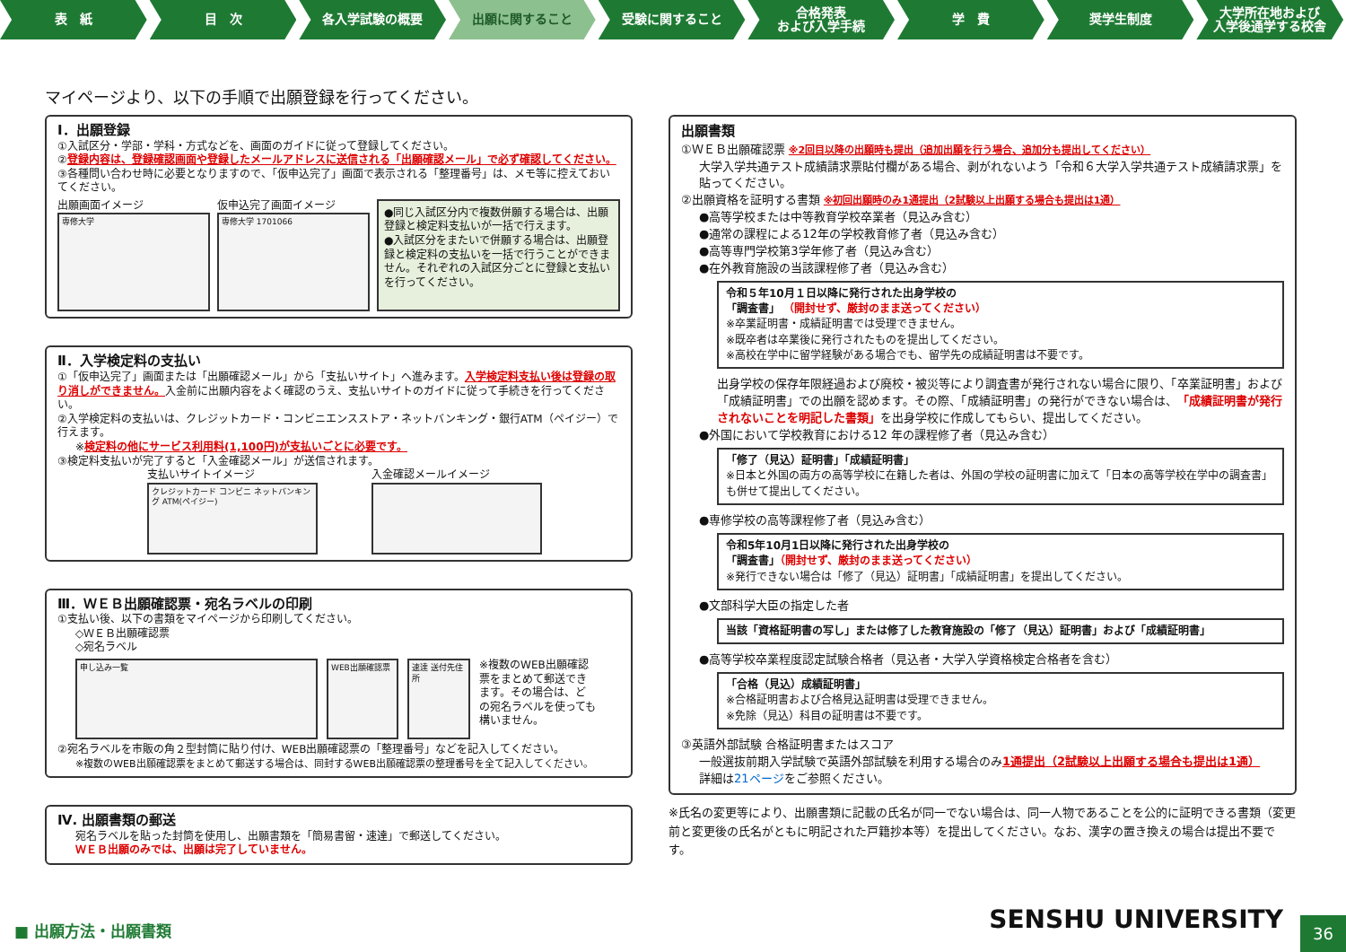表　紙 目　次 各入学試験の概要 出願に関すること 受験に関すること 合格発表
および入学手続
学　費 奨学生制度 大学所在地および
入学後通学する校舎
マイページより、以下の手順で出願登録を行ってください。
Ⅰ．出願登録
①入試区分・学部・学科・方式などを、画面のガイドに従って登録してください。
②登録内容は、登録確認画面や登録したメールアドレスに送信される「出願確認メール」で必ず確認してください。
③各種問い合わせ時に必要となりますので、「仮申込完了」画面で表示される「整理番号」は、メモ等に控えておいてください。
出願画面イメージ
専修大学
仮申込完了画面イメージ
専修大学 1701066
●同じ入試区分内で複数併願する場合は、出願登録と検定料支払いが一括で行えます。
●入試区分をまたいで併願する場合は、出願登録と検定料の支払いを一括で行うことができません。それぞれの入試区分ごとに登録と支払いを行ってください。
Ⅱ．入学検定料の支払い
①「仮申込完了」画面または「出願確認メール」から「支払いサイト」へ進みます。入学検定料支払い後は登録の取り消しができません。入金前に出願内容をよく確認のうえ、支払いサイトのガイドに従って手続きを行ってください。
②入学検定料の支払いは、クレジットカード・コンビニエンスストア・ネットバンキング・銀行ATM（ペイジー）で行えます。
※検定料の他にサービス利用料(1,100円)が支払いごとに必要です。
③検定料支払いが完了すると「入金確認メール」が送信されます。
支払いサイトイメージ
クレジットカード コンビニ ネットバンキング ATM(ペイジー)
入金確認メールイメージ
Ⅲ．ＷＥＢ出願確認票・宛名ラベルの印刷
①支払い後、以下の書類をマイページから印刷してください。
◇ＷＥＢ出願確認票
◇宛名ラベル
申し込み一覧 WEB出願確認票 速達 送付先住所
※複数のWEB出願確認票をまとめて郵送できます。その場合は、どの宛名ラベルを使っても構いません。
②宛名ラベルを市販の角２型封筒に貼り付け、WEB出願確認票の「整理番号」などを記入してください。
※複数のWEB出願確認票をまとめて郵送する場合は、同封するWEB出願確認票の整理番号を全て記入してください。
Ⅳ. 出願書類の郵送
宛名ラベルを貼った封筒を使用し、出願書類を「簡易書留・速達」で郵送してください。
ＷＥＢ出願のみでは、出願は完了していません。
出願書類
①ＷＥＢ出願確認票 ※2回目以降の出願時も提出（追加出願を行う場合、追加分も提出してください）
大学入学共通テスト成績請求票貼付欄がある場合、剥がれないよう「令和６大学入学共通テスト成績請求票」を貼ってください。
②出願資格を証明する書類 ※初回出願時のみ1通提出（2試験以上出願する場合も提出は1通）
●高等学校または中等教育学校卒業者（見込み含む）
●通常の課程による12年の学校教育修了者（見込み含む）
●高等専門学校第3学年修了者（見込み含む）
●在外教育施設の当該課程修了者（見込み含む）
令和５年10月１日以降に発行された出身学校の
「調査書」 （開封せず、厳封のまま送ってください）
※卒業証明書・成績証明書では受理できません。
※既卒者は卒業後に発行されたものを提出してください。
※高校在学中に留学経験がある場合でも、留学先の成績証明書は不要です。
出身学校の保存年限経過および廃校・被災等により調査書が発行されない場合に限り、「卒業証明書」および「成績証明書」での出願を認めます。その際、「成績証明書」の発行ができない場合は、「成績証明書が発行されないことを明記した書類」を出身学校に作成してもらい、提出してください。
●外国において学校教育における12 年の課程修了者（見込み含む）
「修了（見込）証明書」「成績証明書」
※日本と外国の両方の高等学校に在籍した者は、外国の学校の証明書に加えて「日本の高等学校在学中の調査書」も併せて提出してください。
●専修学校の高等課程修了者（見込み含む）
令和5年10月1日以降に発行された出身学校の
「調査書」（開封せず、厳封のまま送ってください）
※発行できない場合は「修了（見込）証明書」「成績証明書」を提出してください。
●文部科学大臣の指定した者
当該「資格証明書の写し」または修了した教育施設の「修了（見込）証明書」および「成績証明書」
●高等学校卒業程度認定試験合格者（見込者・大学入学資格検定合格者を含む）
「合格（見込）成績証明書」
※合格証明書および合格見込証明書は受理できません。
※免除（見込）科目の証明書は不要です。
③英語外部試験 合格証明書またはスコア
一般選抜前期入学試験で英語外部試験を利用する場合のみ1通提出（2試験以上出願する場合も提出は1通）
詳細は21ページをご参照ください。
※氏名の変更等により、出願書類に記載の氏名が同一でない場合は、同一人物であることを公的に証明できる書類（変更前と変更後の氏名がともに明記された戸籍抄本等）を提出してください。なお、漢字の置き換えの場合は提出不要です。
■ 出願方法・出願書類 SENSHU UNIVERSITY
36